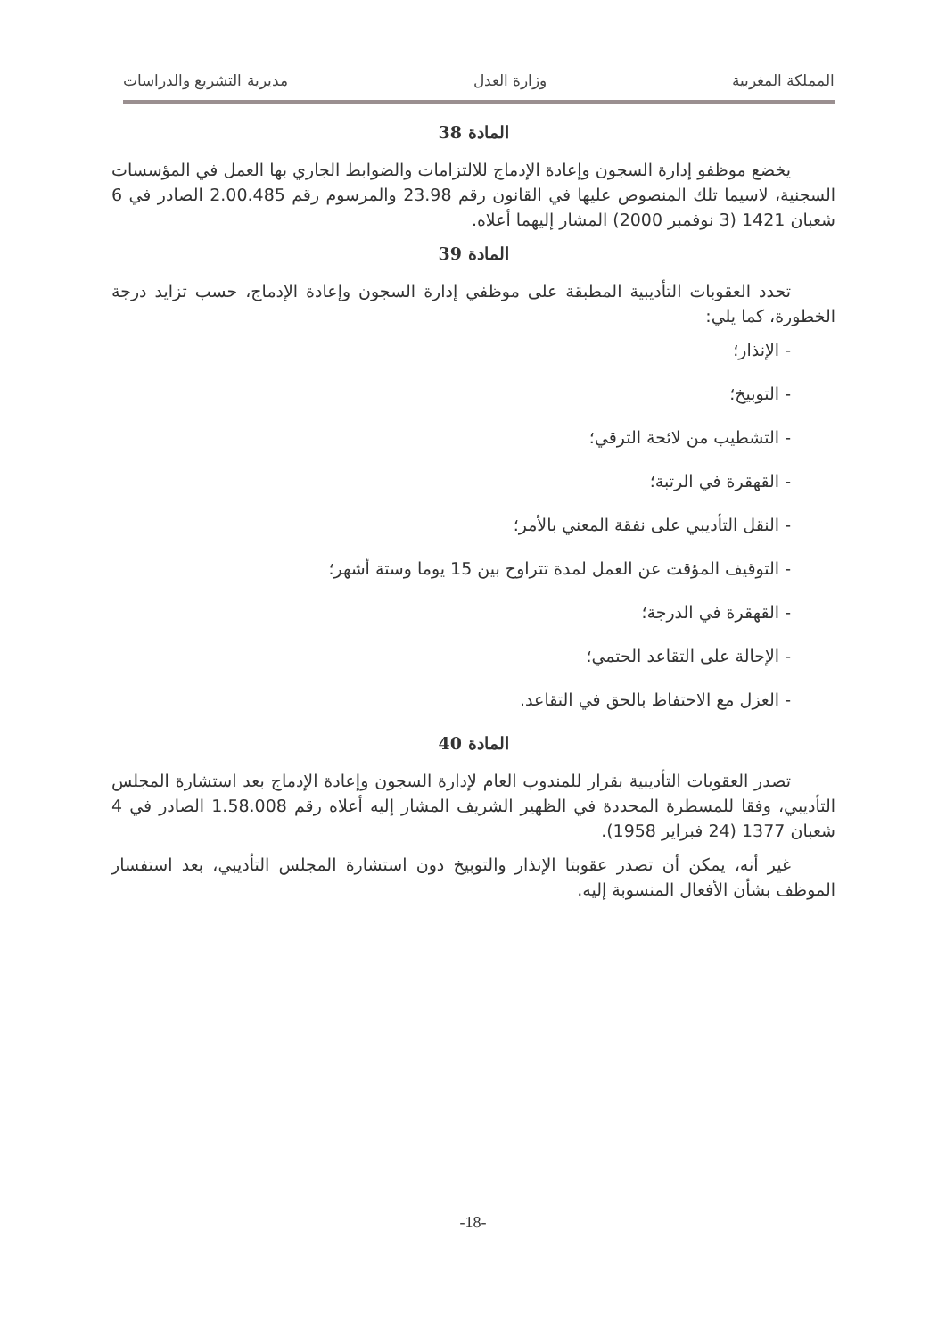المملكة المغربية وزارة العدل مديرية التشريع والدراسات
المادة 38
يخضع موظفو إدارة السجون وإعادة الإدماج للالتزامات والضوابط الجاري بها العمل في المؤسسات السجنية، لاسيما تلك المنصوص عليها في القانون رقم 23.98 والمرسوم رقم 2.00.485 الصادر في 6 شعبان 1421 (3 نوفمبر 2000) المشار إليهما أعلاه.
المادة 39
تحدد العقوبات التأديبية المطبقة على موظفي إدارة السجون وإعادة الإدماج، حسب تزايد درجة الخطورة، كما يلي:
- الإنذار؛
- التوبيخ؛
- التشطيب من لائحة الترقي؛
- القهقرة في الرتبة؛
- النقل التأديبي على نفقة المعني بالأمر؛
- التوقيف المؤقت عن العمل لمدة تتراوح بين 15 يوما وستة أشهر؛
- القهقرة في الدرجة؛
- الإحالة على التقاعد الحتمي؛
- العزل مع الاحتفاظ بالحق في التقاعد.
المادة 40
تصدر العقوبات التأديبية بقرار للمندوب العام لإدارة السجون وإعادة الإدماج بعد استشارة المجلس التأديبي، وفقا للمسطرة المحددة في الظهير الشريف المشار إليه أعلاه رقم 1.58.008 الصادر في 4 شعبان 1377 (24 فبراير 1958).
غير أنه، يمكن أن تصدر عقوبتا الإنذار والتوبيخ دون استشارة المجلس التأديبي، بعد استفسار الموظف بشأن الأفعال المنسوبة إليه.
-18-